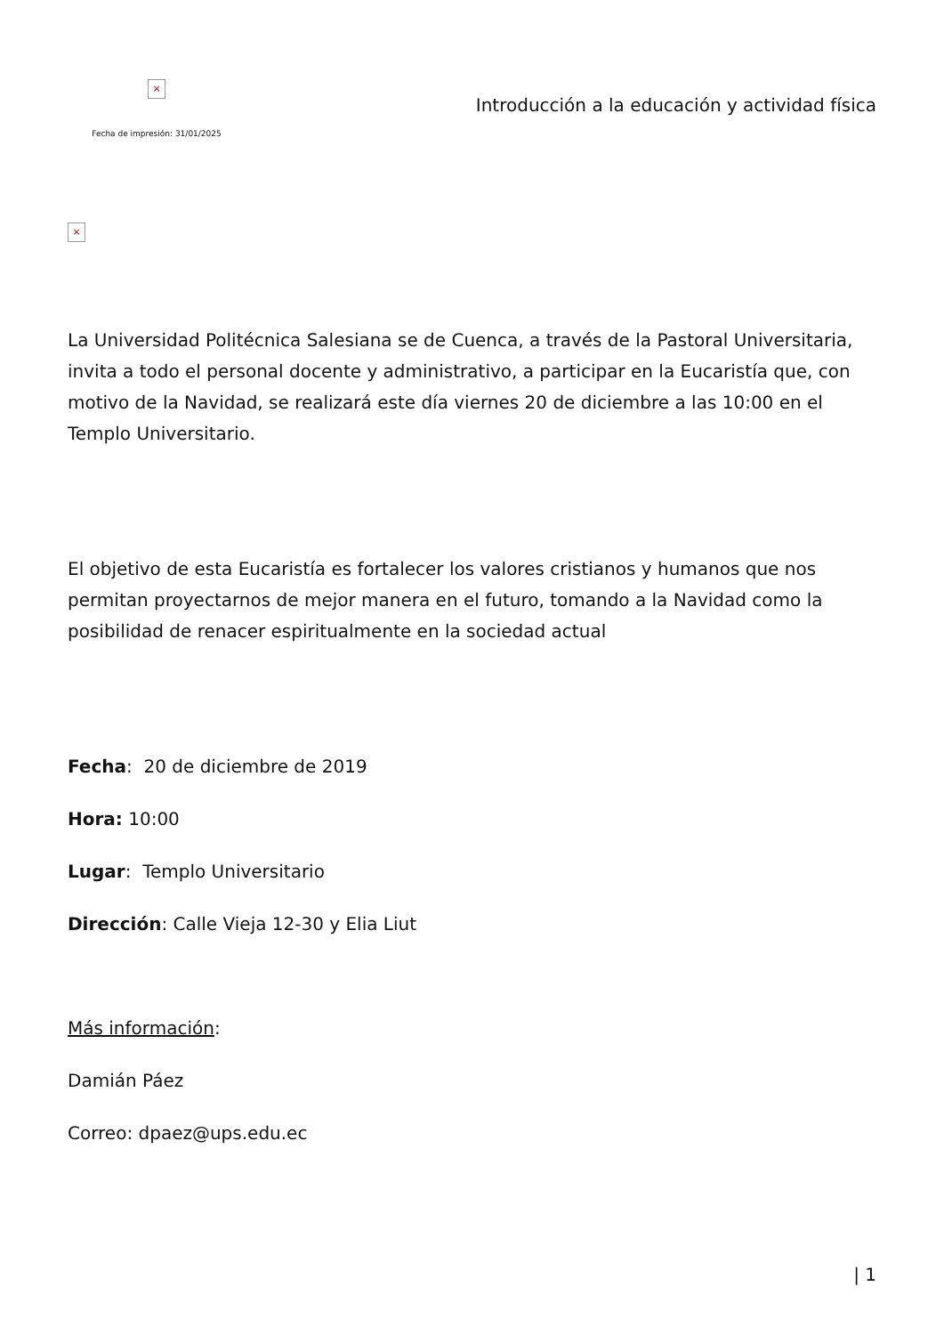×
Fecha de impresión: 31/01/2025
Introducción a la educación y actividad física
×
La Universidad Politécnica Salesiana se de Cuenca, a través de la Pastoral Universitaria, invita a todo el personal docente y administrativo, a participar en la Eucaristía que, con motivo de la Navidad, se realizará este día viernes 20 de diciembre a las 10:00 en el Templo Universitario.
El objetivo de esta Eucaristía es fortalecer los valores cristianos y humanos que nos permitan proyectarnos de mejor manera en el futuro, tomando a la Navidad como la posibilidad de renacer espiritualmente en la sociedad actual
Fecha: 20 de diciembre de 2019
Hora: 10:00
Lugar: Templo Universitario
Dirección: Calle Vieja 12-30 y Elia Liut
Más información:
Damián Páez
Correo: dpaez@ups.edu.ec
| 1